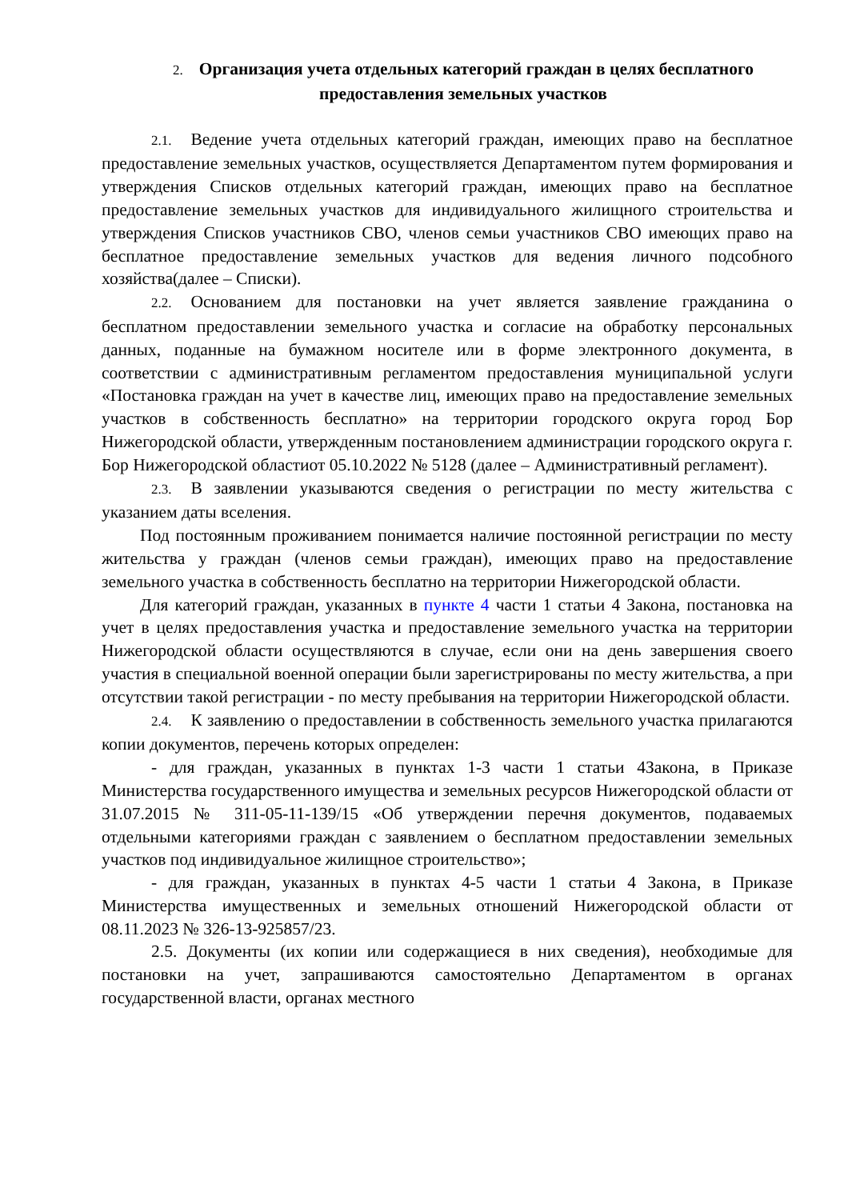2. Организация учета отдельных категорий граждан в целях бесплатного предоставления земельных участков
2.1. Ведение учета отдельных категорий граждан, имеющих право на бесплатное предоставление земельных участков, осуществляется Департаментом путем формирования и утверждения Списков отдельных категорий граждан, имеющих право на бесплатное предоставление земельных участков для индивидуального жилищного строительства и утверждения Списков участников СВО, членов семьи участников СВО имеющих право на бесплатное предоставление земельных участков для ведения личного подсобного хозяйства(далее – Списки).
2.2. Основанием для постановки на учет является заявление гражданина о бесплатном предоставлении земельного участка и согласие на обработку персональных данных, поданные на бумажном носителе или в форме электронного документа, в соответствии с административным регламентом предоставления муниципальной услуги «Постановка граждан на учет в качестве лиц, имеющих право на предоставление земельных участков в собственность бесплатно» на территории городского округа город Бор Нижегородской области, утвержденным постановлением администрации городского округа г. Бор Нижегородской областиот 05.10.2022 № 5128 (далее – Административный регламент).
2.3. В заявлении указываются сведения о регистрации по месту жительства с указанием даты вселения.
Под постоянным проживанием понимается наличие постоянной регистрации по месту жительства у граждан (членов семьи граждан), имеющих право на предоставление земельного участка в собственность бесплатно на территории Нижегородской области.
Для категорий граждан, указанных в пункте 4 части 1 статьи 4 Закона, постановка на учет в целях предоставления участка и предоставление земельного участка на территории Нижегородской области осуществляются в случае, если они на день завершения своего участия в специальной военной операции были зарегистрированы по месту жительства, а при отсутствии такой регистрации - по месту пребывания на территории Нижегородской области.
2.4. К заявлению о предоставлении в собственность земельного участка прилагаются копии документов, перечень которых определен:
- для граждан, указанных в пунктах 1-3 части 1 статьи 4Закона, в Приказе Министерства государственного имущества и земельных ресурсов Нижегородской области от 31.07.2015 № 311-05-11-139/15 «Об утверждении перечня документов, подаваемых отдельными категориями граждан с заявлением о бесплатном предоставлении земельных участков под индивидуальное жилищное строительство»;
- для граждан, указанных в пунктах 4-5 части 1 статьи 4 Закона, в Приказе Министерства имущественных и земельных отношений Нижегородской области от 08.11.2023 № 326-13-925857/23.
2.5. Документы (их копии или содержащиеся в них сведения), необходимые для постановки на учет, запрашиваются самостоятельно Департаментом в органах государственной власти, органах местного